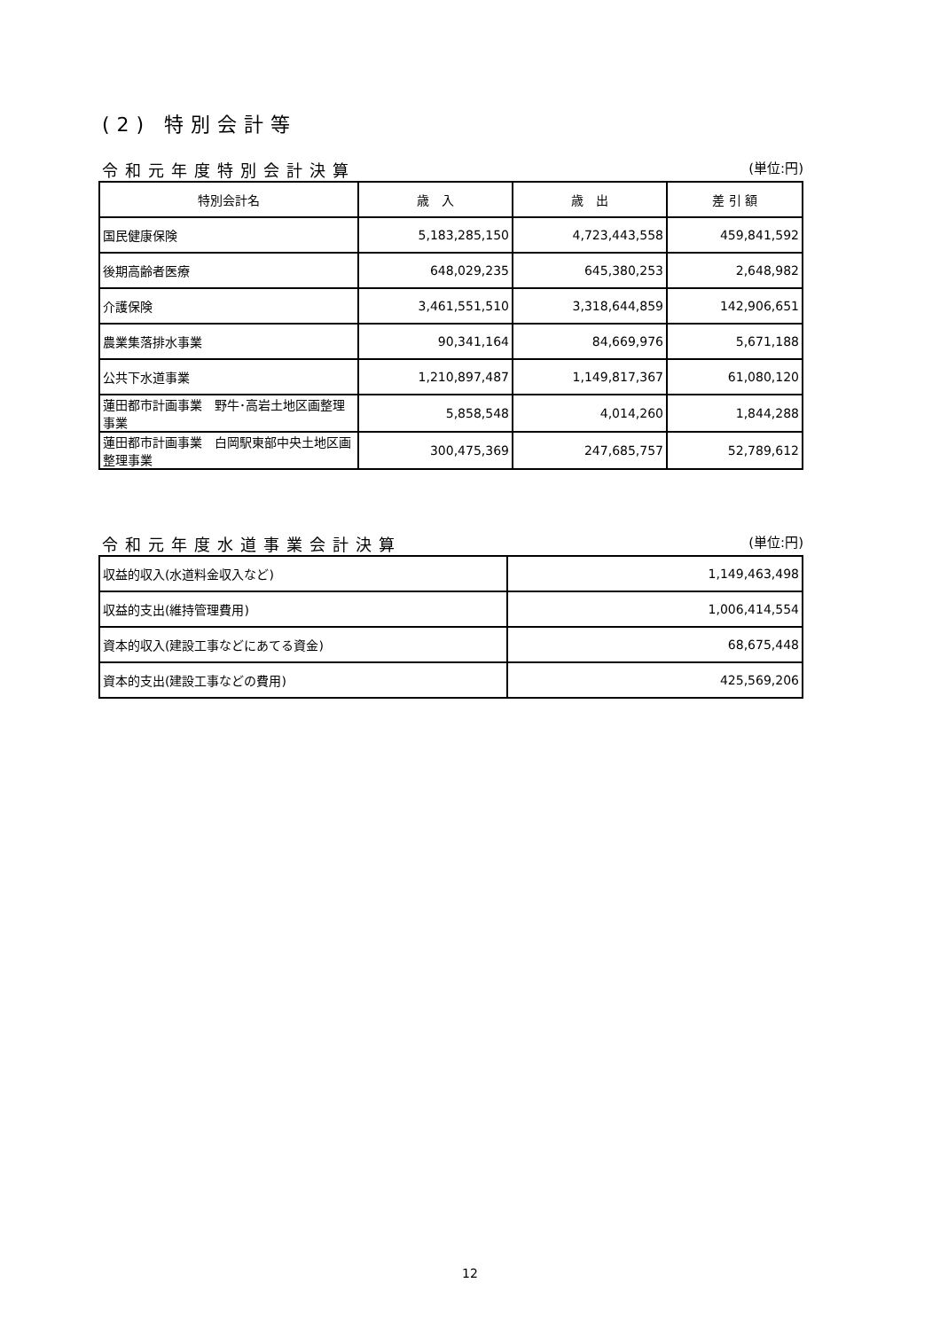(2) 特別会計等
令和元年度特別会計決算 (単位:円)
| 特別会計名 | 歳 入 | 歳 出 | 差 引 額 |
| --- | --- | --- | --- |
| 国民健康保険 | 5,183,285,150 | 4,723,443,558 | 459,841,592 |
| 後期高齢者医療 | 648,029,235 | 645,380,253 | 2,648,982 |
| 介護保険 | 3,461,551,510 | 3,318,644,859 | 142,906,651 |
| 農業集落排水事業 | 90,341,164 | 84,669,976 | 5,671,188 |
| 公共下水道事業 | 1,210,897,487 | 1,149,817,367 | 61,080,120 |
| 蓮田都市計画事業 野牛･高岩土地区画整理事業 | 5,858,548 | 4,014,260 | 1,844,288 |
| 蓮田都市計画事業 白岡駅東部中央土地区画整理事業 | 300,475,369 | 247,685,757 | 52,789,612 |
令和元年度水道事業会計決算 (単位:円)
| 収益的収入(水道料金収入など) | 1,149,463,498 |
| 収益的支出(維持管理費用) | 1,006,414,554 |
| 資本的収入(建設工事などにあてる資金) | 68,675,448 |
| 資本的支出(建設工事などの費用) | 425,569,206 |
12